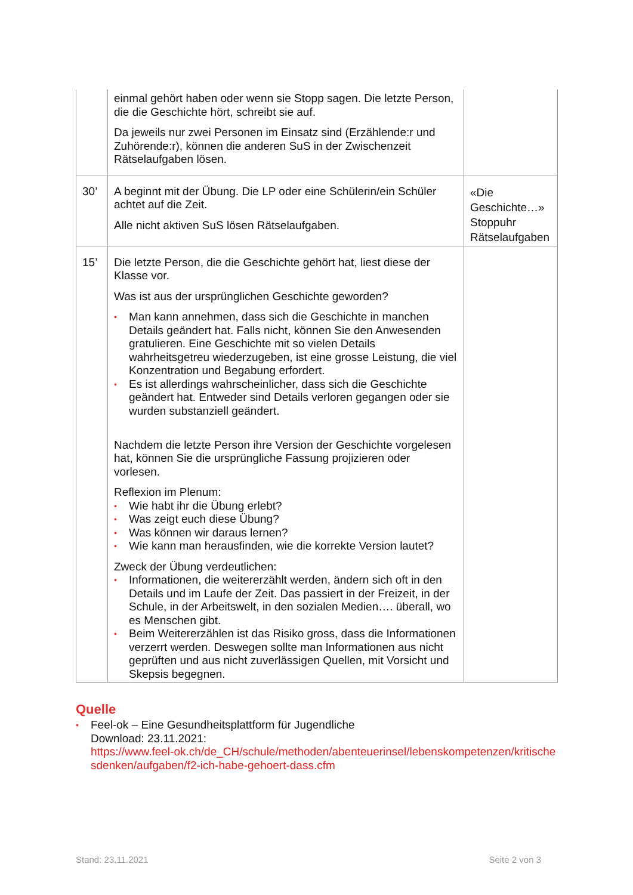| | einmal gehört haben oder wenn sie Stopp sagen. Die letzte Person, die die Geschichte hört, schreibt sie auf. Da jeweils nur zwei Personen im Einsatz sind (Erzählende:r und Zuhörende:r), können die anderen SuS in der Zwischenzeit Rätselaufgaben lösen. | |
| 30’ | A beginnt mit der Übung. Die LP oder eine Schülerin/ein Schüler achtet auf die Zeit. Alle nicht aktiven SuS lösen Rätselaufgaben. | «Die Geschichte…» Stoppuhr Rätselaufgaben |
| 15’ | Die letzte Person, die die Geschichte gehört hat, liest diese der Klasse vor. Was ist aus der ursprünglichen Geschichte geworden? • Man kann annehmen, dass sich die Geschichte in manchen Details geändert hat. Falls nicht, können Sie den Anwesenden gratulieren. Eine Geschichte mit so vielen Details wahrheitsgetreu wiederzugeben, ist eine grosse Leistung, die viel Konzentration und Begabung erfordert. • Es ist allerdings wahrscheinlicher, dass sich die Geschichte geändert hat. Entweder sind Details verloren gegangen oder sie wurden substanziell geändert. Nachdem die letzte Person ihre Version der Geschichte vorgelesen hat, können Sie die ursprüngliche Fassung projizieren oder vorlesen. Reflexion im Plenum: • Wie habt ihr die Übung erlebt? • Was zeigt euch diese Übung? • Was können wir daraus lernen? • Wie kann man herausfinden, wie die korrekte Version lautet? Zweck der Übung verdeutlichen: • Informationen, die weitererzählt werden, ändern sich oft in den Details und im Laufe der Zeit. Das passiert in der Freizeit, in der Schule, in der Arbeitswelt, in den sozialen Medien…. überall, wo es Menschen gibt. • Beim Weitererzählen ist das Risiko gross, dass die Informationen verzerrt werden. Deswegen sollte man Informationen aus nicht geprüften und aus nicht zuverlässigen Quellen, mit Vorsicht und Skepsis begegnen. | |
Quelle
• Feel-ok – Eine Gesundheitsplattform für Jugendliche
Download: 23.11.2021:
https://www.feel-ok.ch/de_CH/schule/methoden/abenteuerinsel/lebenskompetenzen/kritischesdenken/aufgaben/f2-ich-habe-gehoert-dass.cfm
Stand: 23.11.2021 Seite 2 von 3